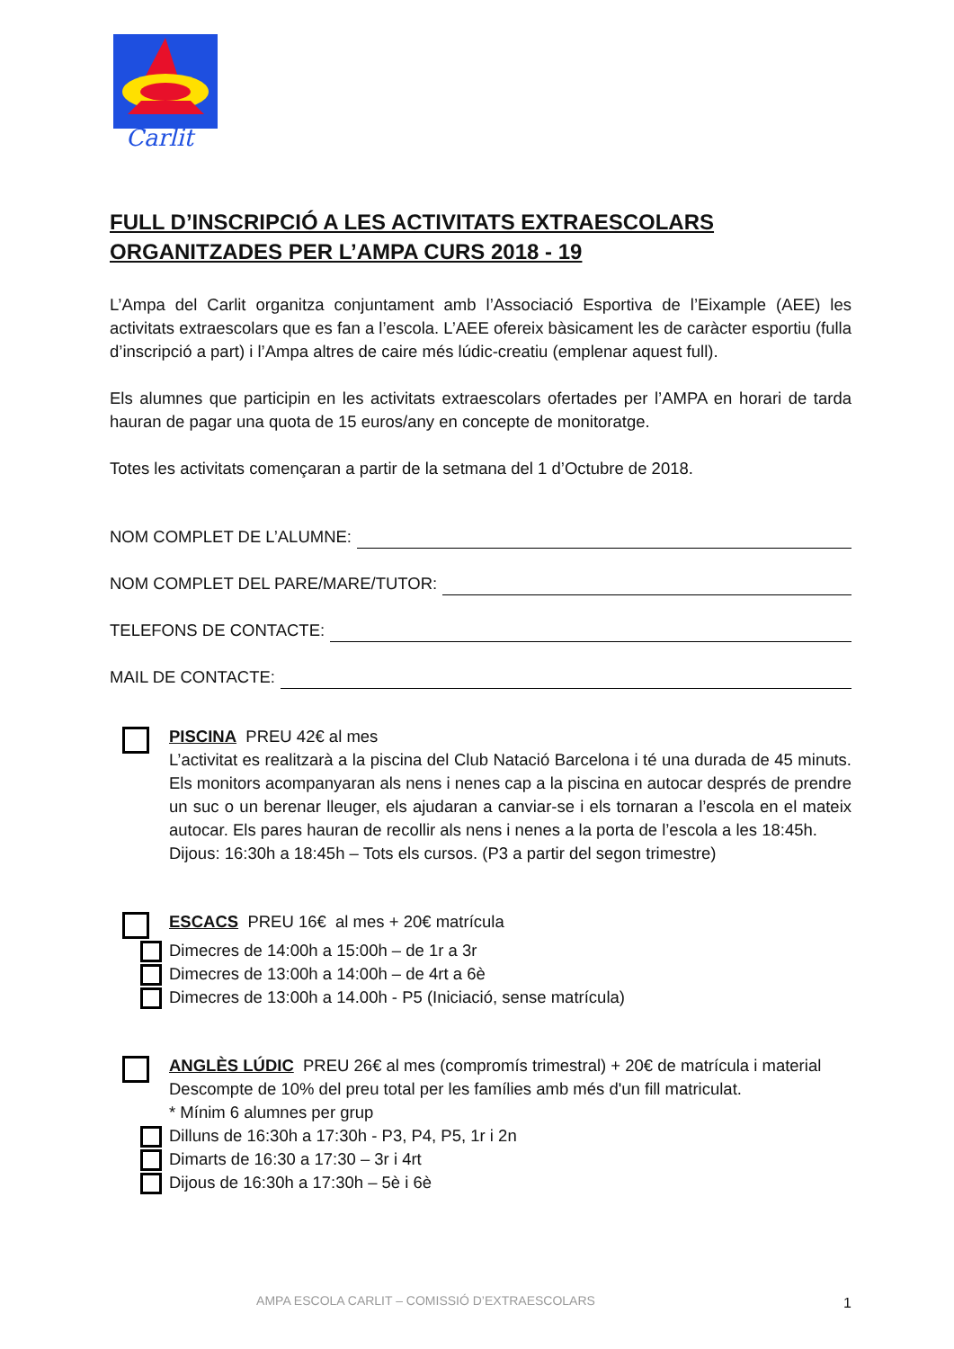Carlit
FULL D’INSCRIPCIÓ A LES ACTIVITATS EXTRAESCOLARS ORGANITZADES PER L’AMPA CURS 2018 - 19
L’Ampa del Carlit organitza conjuntament amb l’Associació Esportiva de l’Eixample (AEE) les activitats extraescolars que es fan a l’escola. L’AEE ofereix bàsicament les de caràcter esportiu (fulla d’inscripció a part) i l’Ampa altres de caire més lúdic-creatiu (emplenar aquest full).
Els alumnes que participin en les activitats extraescolars ofertades per l’AMPA en horari de tarda hauran de pagar una quota de 15 euros/any en concepte de monitoratge.
Totes les activitats començaran a partir de la setmana del 1 d’Octubre de 2018.
NOM COMPLET DE L’ALUMNE:
NOM COMPLET DEL PARE/MARE/TUTOR:
TELEFONS DE CONTACTE:
MAIL DE CONTACTE:
PISCINA PREU 42€ al mes
L’activitat es realitzarà a la piscina del Club Natació Barcelona i té una durada de 45 minuts. Els monitors acompanyaran als nens i nenes cap a la piscina en autocar després de prendre un suc o un berenar lleuger, els ajudaran a canviar-se i els tornaran a l’escola en el mateix autocar. Els pares hauran de recollir als nens i nenes a la porta de l’escola a les 18:45h.
Dijous: 16:30h a 18:45h – Tots els cursos. (P3 a partir del segon trimestre)
ESCACS PREU 16€ al mes + 20€ matrícula
Dimecres de 14:00h a 15:00h – de 1r a 3r
Dimecres de 13:00h a 14:00h – de 4rt a 6è
Dimecres de 13:00h a 14.00h - P5 (Iniciació, sense matrícula)
ANGLÈS LÚDIC PREU 26€ al mes (compromís trimestral) + 20€ de matrícula i material
Descompte de 10% del preu total per les famílies amb més d'un fill matriculat.
* Mínim 6 alumnes per grup
Dilluns de 16:30h a 17:30h - P3, P4, P5, 1r i 2n
Dimarts de 16:30 a 17:30 – 3r i 4rt
Dijous de 16:30h a 17:30h – 5è i 6è
AMPA ESCOLA CARLIT – COMISSIÓ D’EXTRAESCOLARS
1